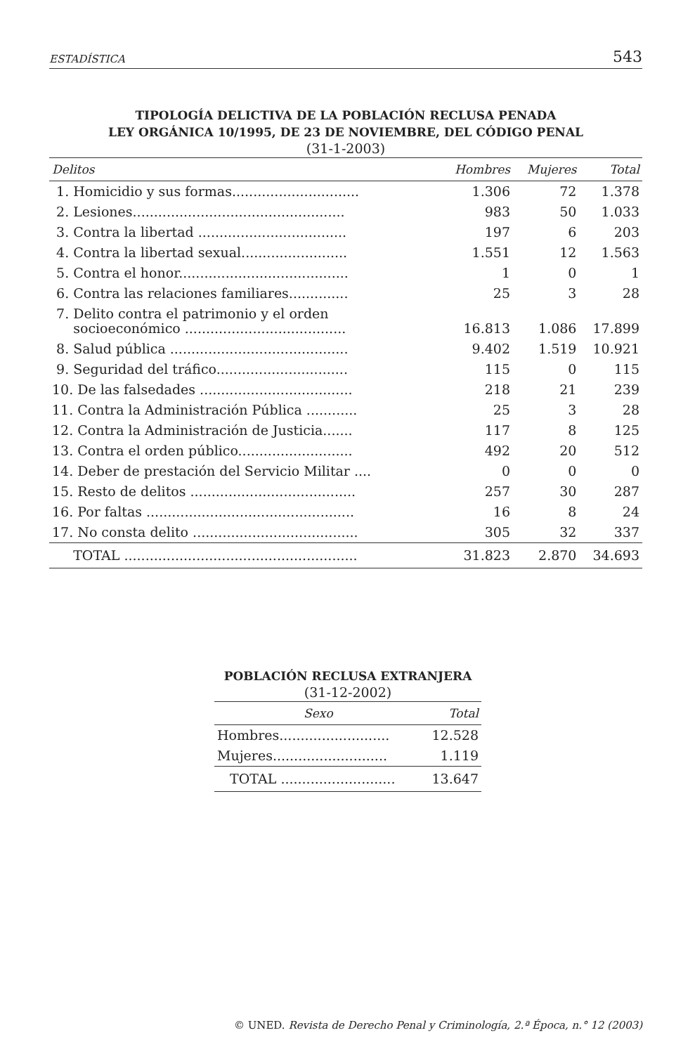ESTADÍSTICA 543
TIPOLOGÍA DELICTIVA DE LA POBLACIÓN RECLUSA PENADA
LEY ORGÁNICA 10/1995, DE 23 DE NOVIEMBRE, DEL CÓDIGO PENAL
(31-1-2003)
| Delitos | Hombres | Mujeres | Total |
| --- | --- | --- | --- |
| 1. Homicidio y sus formas.............................. | 1.306 | 72 | 1.378 |
| 2. Lesiones.................................................. | 983 | 50 | 1.033 |
| 3. Contra la libertad ................................... | 197 | 6 | 203 |
| 4. Contra la libertad sexual......................... | 1.551 | 12 | 1.563 |
| 5. Contra el honor........................................ | 1 | 0 | 1 |
| 6. Contra las relaciones familiares.............. | 25 | 3 | 28 |
| 7. Delito contra el patrimonio y el orden socioeconómico ...................................... | 16.813 | 1.086 | 17.899 |
| 8. Salud pública .......................................... | 9.402 | 1.519 | 10.921 |
| 9. Seguridad del tráfico............................... | 115 | 0 | 115 |
| 10. De las falsedades .................................... | 218 | 21 | 239 |
| 11. Contra la Administración Pública ............ | 25 | 3 | 28 |
| 12. Contra la Administración de Justicia....... | 117 | 8 | 125 |
| 13. Contra el orden público........................... | 492 | 20 | 512 |
| 14. Deber de prestación del Servicio Militar .... | 0 | 0 | 0 |
| 15. Resto de delitos ....................................... | 257 | 30 | 287 |
| 16. Por faltas ................................................. | 16 | 8 | 24 |
| 17. No consta delito ....................................... | 305 | 32 | 337 |
| TOTAL ....................................................... | 31.823 | 2.870 | 34.693 |
POBLACIÓN RECLUSA EXTRANJERA
(31-12-2002)
| Sexo | Total |
| --- | --- |
| Hombres.......................... | 12.528 |
| Mujeres........................... | 1.119 |
| TOTAL ........................... | 13.647 |
© UNED. Revista de Derecho Penal y Criminología, 2.ª Época, n.° 12 (2003)